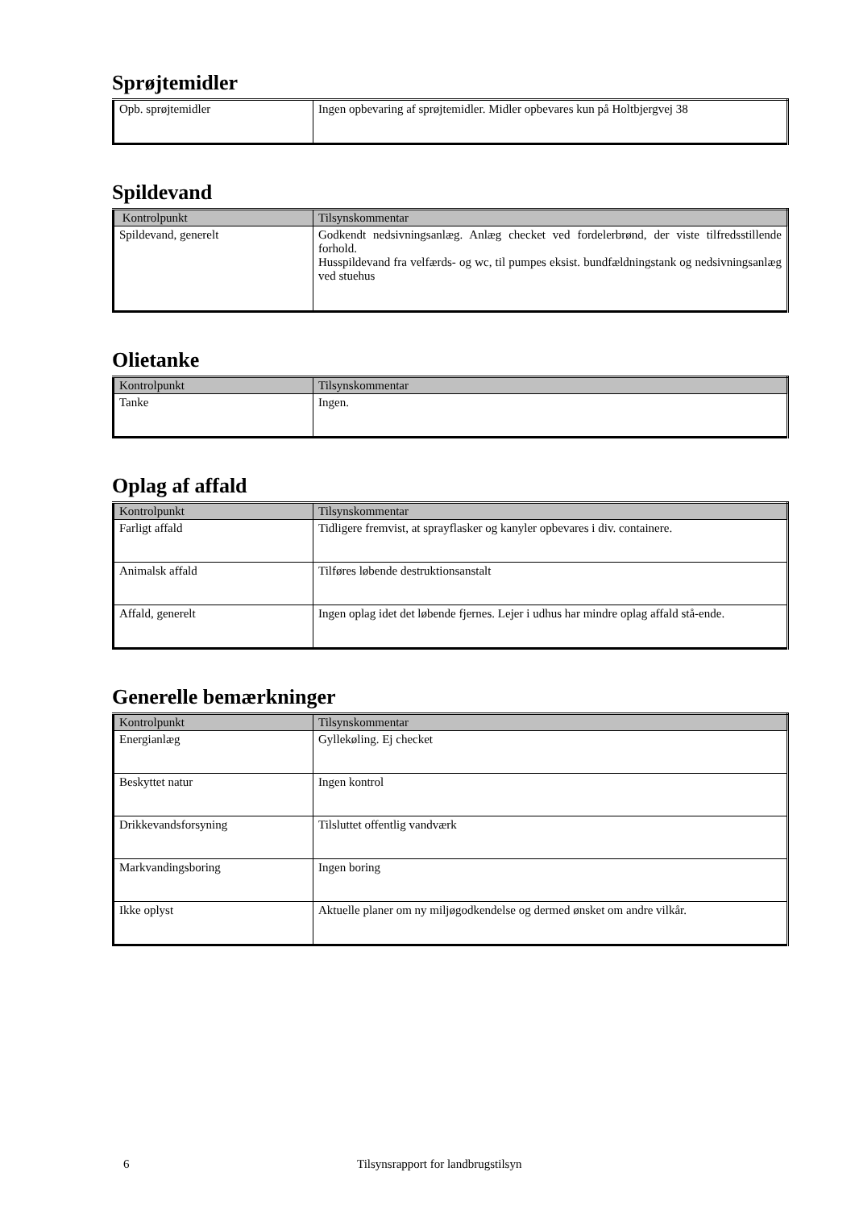Sprøjtemidler
| Opb. sprøjtemidler | Ingen opbevaring af sprøjtemidler. Midler opbevares kun på Holtbjergvej 38 |
Spildevand
| Kontrolpunkt | Tilsynskommentar |
| --- | --- |
| Spildevand, generelt | Godkendt nedsivningsanlæg. Anlæg checket ved fordelerbrønd, der viste tilfredsstillende forhold. Husspildevand fra velfærds- og wc, til pumpes eksist. bundfældningstank og nedsivningsanlæg ved stuehus |
Olietanke
| Kontrolpunkt | Tilsynskommentar |
| --- | --- |
| Tanke | Ingen. |
Oplag af affald
| Kontrolpunkt | Tilsynskommentar |
| --- | --- |
| Farligt affald | Tidligere fremvist, at sprayflasker og kanyler opbevares i div. containere. |
| Animalsk affald | Tilføres løbende destruktionsanstalt |
| Affald, generelt | Ingen oplag idet det løbende fjernes. Lejer i udhus har mindre oplag affald stå-ende. |
Generelle bemærkninger
| Kontrolpunkt | Tilsynskommentar |
| --- | --- |
| Energianlæg | Gyllekøling. Ej checket |
| Beskyttet natur | Ingen kontrol |
| Drikkevandsforsyning | Tilsluttet offentlig vandværk |
| Markvandingsboring | Ingen boring |
| Ikke oplyst | Aktuelle planer om ny miljøgodkendelse og dermed ønsket om andre vilkår. |
6 Tilsynsrapport for landbrugstilsyn